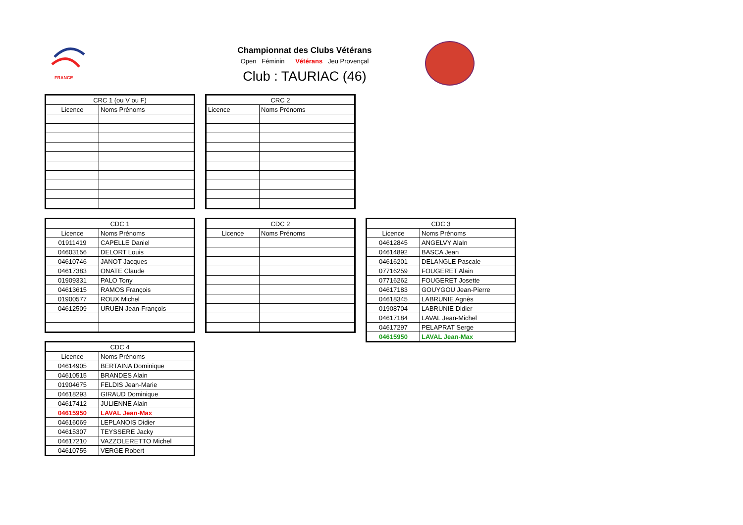FRANCE
Championnat des Clubs Vétérans
Open Féminin Vétérans Jeu Provençal
Club : TAURIAC (46)
| CRC 1 (ou V ou F) | |
| --- | --- |
| Licence | Noms Prénoms |
| CRC 2 | |
| --- | --- |
| Licence | Noms Prénoms |
| CDC 1 | |
| --- | --- |
| Licence | Noms Prénoms |
| 01911419 | CAPELLE Daniel |
| 04603156 | DELORT Louis |
| 04610746 | JANOT Jacques |
| 04617383 | ONATE Claude |
| 01909331 | PALO Tony |
| 04613615 | RAMOS François |
| 01900577 | ROUX Michel |
| 04612509 | URUEN Jean-François |
| CDC 2 | |
| --- | --- |
| Licence | Noms Prénoms |
| CDC 3 | |
| --- | --- |
| Licence | Noms Prénoms |
| 04612845 | ANGELVY AlaIn |
| 04614892 | BASCA Jean |
| 04616201 | DELANGLE Pascale |
| 07716259 | FOUGERET Alain |
| 07716262 | FOUGERET Josette |
| 04617183 | GOUYGOU Jean-Pierre |
| 04618345 | LABRUNIE Agnès |
| 01908704 | LABRUNIE Didier |
| 04617184 | LAVAL Jean-Michel |
| 04617297 | PELAPRAT Serge |
| 04615950 | LAVAL Jean-Max |
| CDC 4 | |
| --- | --- |
| Licence | Noms Prénoms |
| 04614905 | BERTAINA Dominique |
| 04610515 | BRANDES Alain |
| 01904675 | FELDIS Jean-Marie |
| 04618293 | GIRAUD Dominique |
| 04617412 | JULIENNE Alain |
| 04615950 | LAVAL Jean-Max |
| 04616069 | LEPLANOIS Didier |
| 04615307 | TEYSSERE Jacky |
| 04617210 | VAZZOLERETTO Michel |
| 04610755 | VERGE Robert |